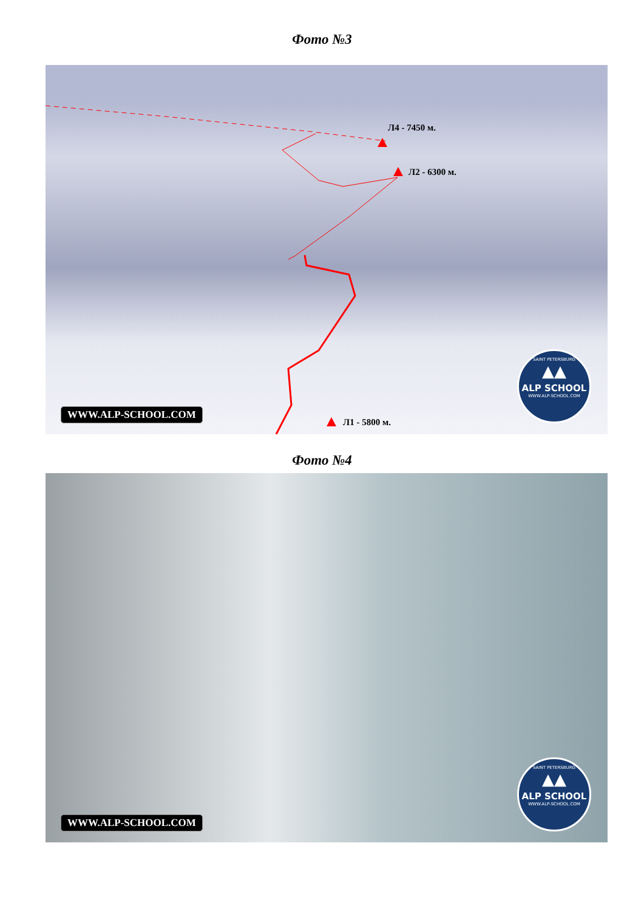Фото №3
Л4 - 7450 м.
Л2 - 6300 м.
Л1 - 5800 м.
WWW.ALP-SCHOOL.COM
SAINT PETERSBURG
▲▲
ALP SCHOOL
WWW.ALP-SCHOOL.COM
Фото №4
WWW.ALP-SCHOOL.COM
SAINT PETERSBURG
▲▲
ALP SCHOOL
WWW.ALP-SCHOOL.COM